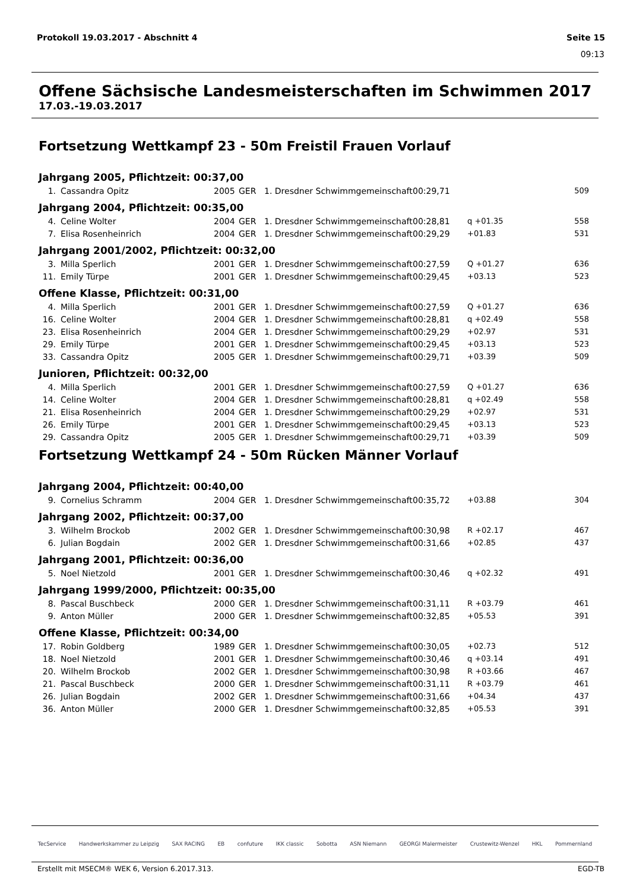Protokoll 19.03.2017 - Abschnitt 4 Seite 15
09:13
Offene Sächsische Landesmeisterschaften im Schwimmen 2017
17.03.-19.03.2017
Fortsetzung Wettkampf 23 - 50m Freistil Frauen Vorlauf
Jahrgang 2005, Pflichtzeit: 00:37,00
| 1. | Cassandra Opitz | 2005 | GER | 1. Dresdner Schwimmgemeinschaft | 00:29,71 | | 509 |
Jahrgang 2004, Pflichtzeit: 00:35,00
| 4. | Celine Wolter | 2004 | GER | 1. Dresdner Schwimmgemeinschaft | 00:28,81 | q +01.35 | 558 |
| 7. | Elisa Rosenheinrich | 2004 | GER | 1. Dresdner Schwimmgemeinschaft | 00:29,29 | +01.83 | 531 |
Jahrgang 2001/2002, Pflichtzeit: 00:32,00
| 3. | Milla Sperlich | 2001 | GER | 1. Dresdner Schwimmgemeinschaft | 00:27,59 | Q +01.27 | 636 |
| 11. | Emily Türpe | 2001 | GER | 1. Dresdner Schwimmgemeinschaft | 00:29,45 | +03.13 | 523 |
Offene Klasse, Pflichtzeit: 00:31,00
| 4. | Milla Sperlich | 2001 | GER | 1. Dresdner Schwimmgemeinschaft | 00:27,59 | Q +01.27 | 636 |
| 16. | Celine Wolter | 2004 | GER | 1. Dresdner Schwimmgemeinschaft | 00:28,81 | q +02.49 | 558 |
| 23. | Elisa Rosenheinrich | 2004 | GER | 1. Dresdner Schwimmgemeinschaft | 00:29,29 | +02.97 | 531 |
| 29. | Emily Türpe | 2001 | GER | 1. Dresdner Schwimmgemeinschaft | 00:29,45 | +03.13 | 523 |
| 33. | Cassandra Opitz | 2005 | GER | 1. Dresdner Schwimmgemeinschaft | 00:29,71 | +03.39 | 509 |
Junioren, Pflichtzeit: 00:32,00
| 4. | Milla Sperlich | 2001 | GER | 1. Dresdner Schwimmgemeinschaft | 00:27,59 | Q +01.27 | 636 |
| 14. | Celine Wolter | 2004 | GER | 1. Dresdner Schwimmgemeinschaft | 00:28,81 | q +02.49 | 558 |
| 21. | Elisa Rosenheinrich | 2004 | GER | 1. Dresdner Schwimmgemeinschaft | 00:29,29 | +02.97 | 531 |
| 26. | Emily Türpe | 2001 | GER | 1. Dresdner Schwimmgemeinschaft | 00:29,45 | +03.13 | 523 |
| 29. | Cassandra Opitz | 2005 | GER | 1. Dresdner Schwimmgemeinschaft | 00:29,71 | +03.39 | 509 |
Fortsetzung Wettkampf 24 - 50m Rücken Männer Vorlauf
Jahrgang 2004, Pflichtzeit: 00:40,00
| 9. | Cornelius Schramm | 2004 | GER | 1. Dresdner Schwimmgemeinschaft | 00:35,72 | +03.88 | 304 |
Jahrgang 2002, Pflichtzeit: 00:37,00
| 3. | Wilhelm Brockob | 2002 | GER | 1. Dresdner Schwimmgemeinschaft | 00:30,98 | R +02.17 | 467 |
| 6. | Julian Bogdain | 2002 | GER | 1. Dresdner Schwimmgemeinschaft | 00:31,66 | +02.85 | 437 |
Jahrgang 2001, Pflichtzeit: 00:36,00
| 5. | Noel Nietzold | 2001 | GER | 1. Dresdner Schwimmgemeinschaft | 00:30,46 | q +02.32 | 491 |
Jahrgang 1999/2000, Pflichtzeit: 00:35,00
| 8. | Pascal Buschbeck | 2000 | GER | 1. Dresdner Schwimmgemeinschaft | 00:31,11 | R +03.79 | 461 |
| 9. | Anton Müller | 2000 | GER | 1. Dresdner Schwimmgemeinschaft | 00:32,85 | +05.53 | 391 |
Offene Klasse, Pflichtzeit: 00:34,00
| 17. | Robin Goldberg | 1989 | GER | 1. Dresdner Schwimmgemeinschaft | 00:30,05 | +02.73 | 512 |
| 18. | Noel Nietzold | 2001 | GER | 1. Dresdner Schwimmgemeinschaft | 00:30,46 | q +03.14 | 491 |
| 20. | Wilhelm Brockob | 2002 | GER | 1. Dresdner Schwimmgemeinschaft | 00:30,98 | R +03.66 | 467 |
| 21. | Pascal Buschbeck | 2000 | GER | 1. Dresdner Schwimmgemeinschaft | 00:31,11 | R +03.79 | 461 |
| 26. | Julian Bogdain | 2002 | GER | 1. Dresdner Schwimmgemeinschaft | 00:31,66 | +04.34 | 437 |
| 36. | Anton Müller | 2000 | GER | 1. Dresdner Schwimmgemeinschaft | 00:32,85 | +05.53 | 391 |
TecService Handwerkskammer zu Leipzig SAX RACING EB confuture IKK classic Sobotta ASN Niemann GEORGI Malermeister Crustewitz-Wenzel HKL Pommernland
Erstellt mit MSECM® WEK 6, Version 6.2017.313. EGD-TB